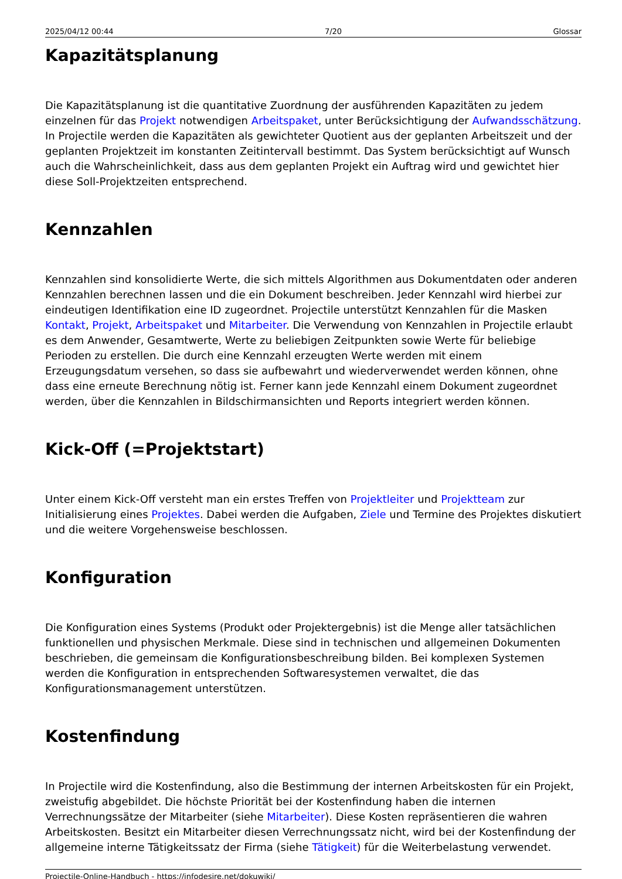2025/04/12 00:44 7/20 Glossar
Kapazitätsplanung
Die Kapazitätsplanung ist die quantitative Zuordnung der ausführenden Kapazitäten zu jedem einzelnen für das Projekt notwendigen Arbeitspaket, unter Berücksichtigung der Aufwandsschätzung. In Projectile werden die Kapazitäten als gewichteter Quotient aus der geplanten Arbeitszeit und der geplanten Projektzeit im konstanten Zeitintervall bestimmt. Das System berücksichtigt auf Wunsch auch die Wahrscheinlichkeit, dass aus dem geplanten Projekt ein Auftrag wird und gewichtet hier diese Soll-Projektzeiten entsprechend.
Kennzahlen
Kennzahlen sind konsolidierte Werte, die sich mittels Algorithmen aus Dokumentdaten oder anderen Kennzahlen berechnen lassen und die ein Dokument beschreiben. Jeder Kennzahl wird hierbei zur eindeutigen Identifikation eine ID zugeordnet. Projectile unterstützt Kennzahlen für die Masken Kontakt, Projekt, Arbeitspaket und Mitarbeiter. Die Verwendung von Kennzahlen in Projectile erlaubt es dem Anwender, Gesamtwerte, Werte zu beliebigen Zeitpunkten sowie Werte für beliebige Perioden zu erstellen. Die durch eine Kennzahl erzeugten Werte werden mit einem Erzeugungsdatum versehen, so dass sie aufbewahrt und wiederverwendet werden können, ohne dass eine erneute Berechnung nötig ist. Ferner kann jede Kennzahl einem Dokument zugeordnet werden, über die Kennzahlen in Bildschirmansichten und Reports integriert werden können.
Kick-Off (=Projektstart)
Unter einem Kick-Off versteht man ein erstes Treffen von Projektleiter und Projektteam zur Initialisierung eines Projektes. Dabei werden die Aufgaben, Ziele und Termine des Projektes diskutiert und die weitere Vorgehensweise beschlossen.
Konfiguration
Die Konfiguration eines Systems (Produkt oder Projektergebnis) ist die Menge aller tatsächlichen funktionellen und physischen Merkmale. Diese sind in technischen und allgemeinen Dokumenten beschrieben, die gemeinsam die Konfigurationsbeschreibung bilden. Bei komplexen Systemen werden die Konfiguration in entsprechenden Softwaresystemen verwaltet, die das Konfigurationsmanagement unterstützen.
Kostenfindung
In Projectile wird die Kostenfindung, also die Bestimmung der internen Arbeitskosten für ein Projekt, zweistufig abgebildet. Die höchste Priorität bei der Kostenfindung haben die internen Verrechnungssätze der Mitarbeiter (siehe Mitarbeiter). Diese Kosten repräsentieren die wahren Arbeitskosten. Besitzt ein Mitarbeiter diesen Verrechnungssatz nicht, wird bei der Kostenfindung der allgemeine interne Tätigkeitssatz der Firma (siehe Tätigkeit) für die Weiterbelastung verwendet.
Projectile-Online-Handbuch - https://infodesire.net/dokuwiki/